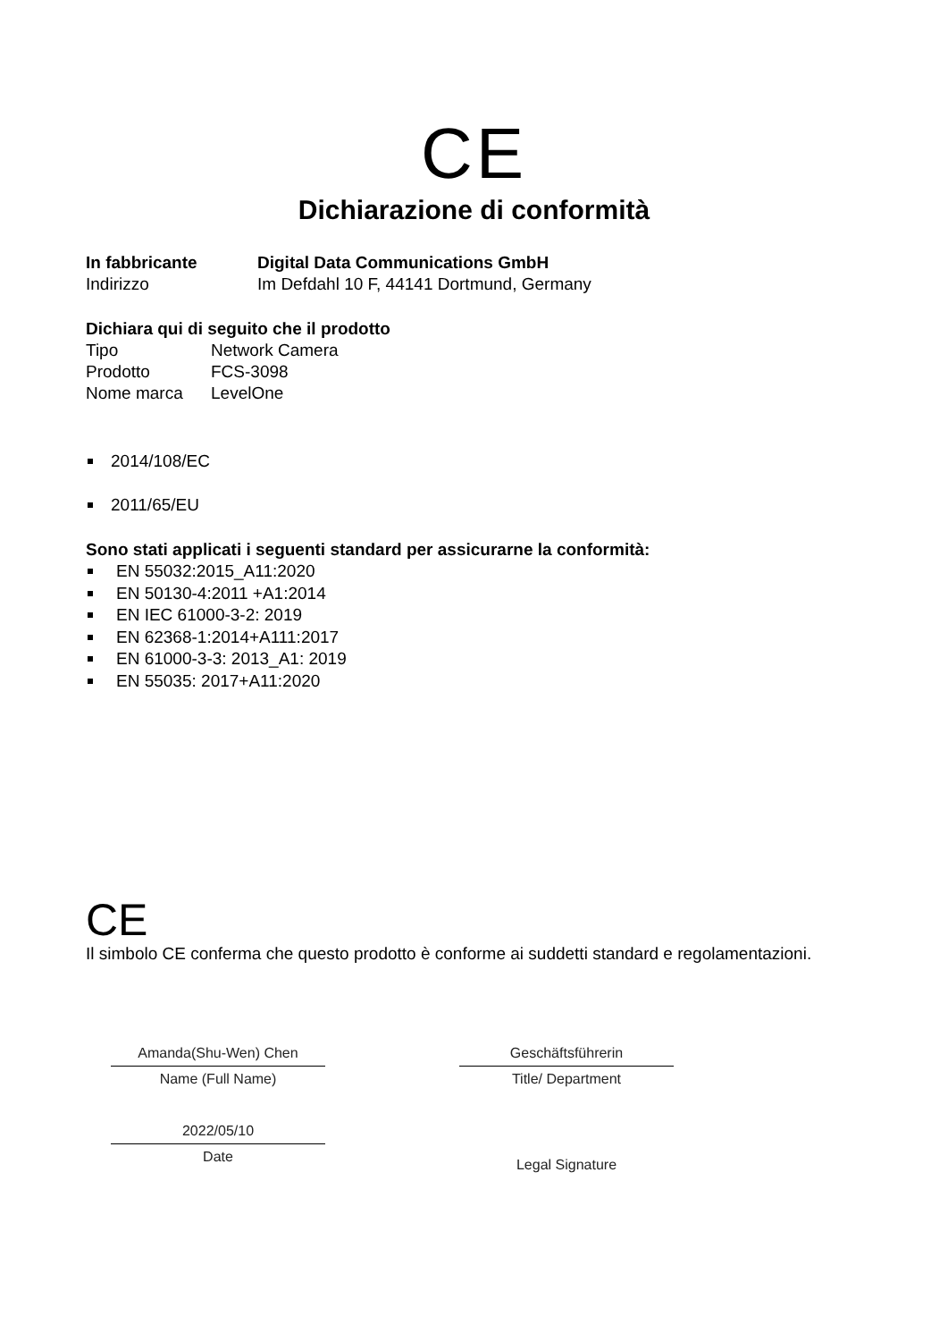CE
Dichiarazione di conformità
In fabbricante Digital Data Communications GmbH
Indirizzo Im Defdahl 10 F, 44141 Dortmund, Germany
Dichiara qui di seguito che il prodotto
Tipo Network Camera
Prodotto FCS-3098
Nome marca LevelOne
2014/108/EC
2011/65/EU
Sono stati applicati i seguenti standard per assicurarne la conformità:
EN 55032:2015_A11:2020
EN 50130-4:2011 +A1:2014
EN IEC 61000-3-2: 2019
EN 62368-1:2014+A111:2017
EN 61000-3-3: 2013_A1: 2019
EN 55035: 2017+A11:2020
CE
Il simbolo CE conferma che questo prodotto è conforme ai suddetti standard e regolamentazioni.
Amanda(Shu-Wen) Chen
Name (Full Name)
2022/05/10
Date
Geschäftsführerin
Title/ Department
Legal Signature